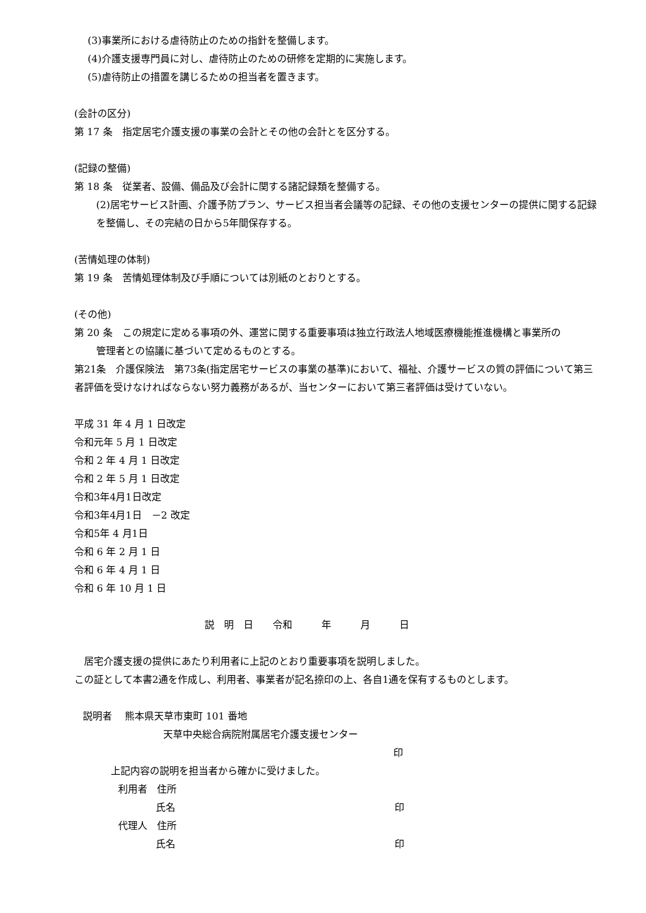(3)事業所における虐待防止のための指針を整備します。
(4)介護支援専門員に対し、虐待防止のための研修を定期的に実施します。
(5)虐待防止の措置を講じるための担当者を置きます。
(会計の区分)
第 17 条　指定居宅介護支援の事業の会計とその他の会計とを区分する。
(記録の整備)
第 18 条　従業者、設備、備品及び会計に関する諸記録類を整備する。
(2)居宅サービス計画、介護予防プラン、サービス担当者会議等の記録、その他の支援センターの提供に関する記録を整備し、その完結の日から5年間保存する。
(苦情処理の体制)
第 19 条　苦情処理体制及び手順については別紙のとおりとする。
(その他)
第 20 条　この規定に定める事項の外、運営に関する重要事項は独立行政法人地域医療機能推進機構と事業所の
管理者との協議に基づいて定めるものとする。
第21条　介護保険法　第73条(指定居宅サービスの事業の基準)において、福祉、介護サービスの質の評価について第三者評価を受けなければならない努力義務があるが、当センターにおいて第三者評価は受けていない。
平成 31 年 4 月 1 日改定
令和元年 5 月 1 日改定
令和 2 年 4 月 1 日改定
令和 2 年 5 月 1 日改定
令和3年4月1日改定
令和3年4月1日　－2 改定
令和5年 4 月1日
令和 6 年 2 月 1 日
令和 6 年 4 月 1 日
令和 6 年 10 月 1 日
説　明　日　　令和　　　年　　　月　　　日
　居宅介護支援の提供にあたり利用者に上記のとおり重要事項を説明しました。
この証として本書2通を作成し、利用者、事業者が記名捺印の上、各自1通を保有するものとします。
説明者　 熊本県天草市東町 101 番地
天草中央総合病院附属居宅介護支援センター
印
上記内容の説明を担当者から確かに受けました。
利用者　住所
氏名 印
代理人　住所
氏名 印